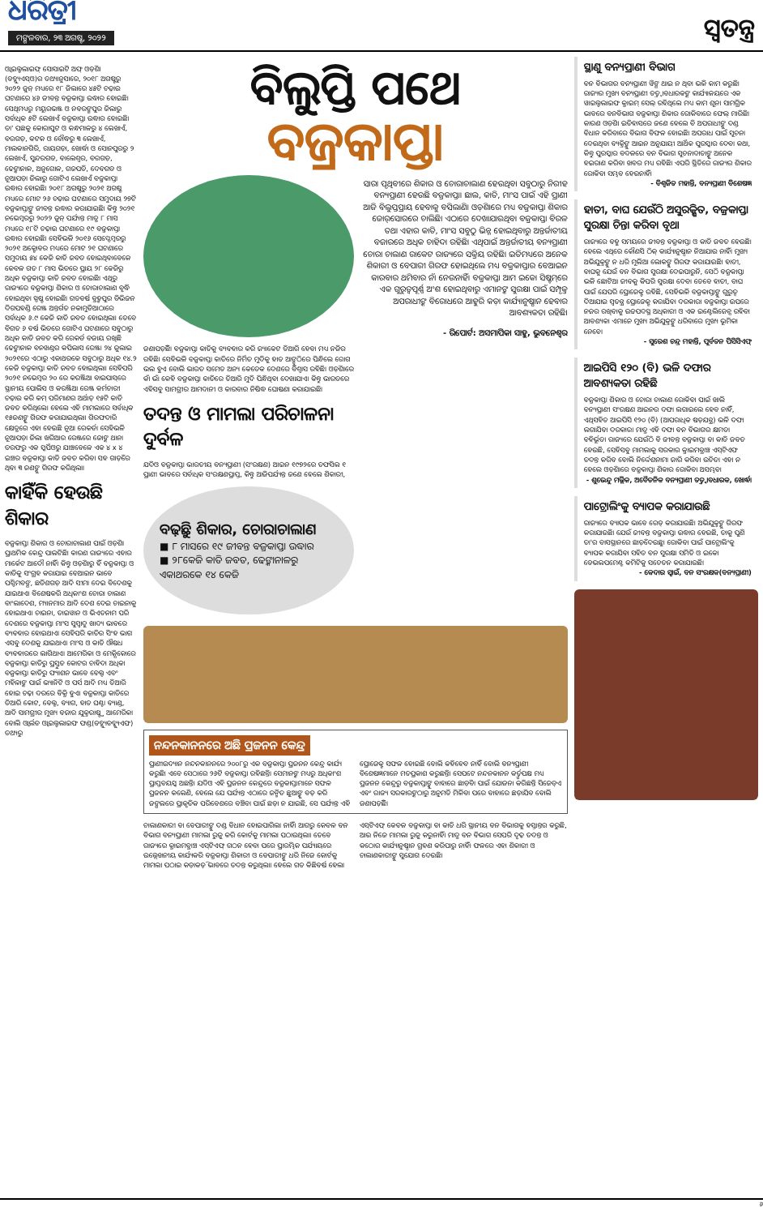ଧରିତ୍ରୀ
ମଙ୍ଗଳବାର, ୨୩ ଅଗଷ୍ଟ, ୨୦୨୨
ସ୍ୱତନ୍ତ୍ର
ଓ୍ୱାଇଲ୍ଡଲାଇଫ୍ ସୋସାଇଟି ଅଫ୍ ଓଡ଼ିଶା (ଡବ୍ଲ୍ୟୁଏସ୍ଓ)ର ତଥ୍ୟାନୁସାରେ, ୨୦୧୮ ଅଗଷ୍ଟରୁ ୨୦୨୨ ଜୁନ୍ ମଧ୍ୟରେ ୧୮ ଜିଲାରେ ୪୫ଟି ଚଢ଼ାଉ ଘଟଣାରେ ୪୬ ଜୀବନ୍ତ ବଜ୍ରକାପ୍ତା ଉଦ୍ଧାର ହୋଇଛି। ସେଥିମଧ୍ୟରୁ ମୟୂରଭଞ୍ଜ ଓ ନବରଙ୍ଗପୁର ଜିଲାରୁ ସର୍ବାଧିକ ୫ଟି ଲେଖାଏଁ ବଜ୍ରକାପ୍ତା ଉଦ୍ଧାର ହୋଇଛି। ତା' ପଛକୁ କୋରାପୁଟ ଓ କନ୍ଧମାଳରୁ ୪ ଲେଖାଏଁ, ବରଗଡ଼, କଟକ ଓ ବୌଦ୍ଧରୁ ୩ ଲେଖାଏଁ, ମାଲକାନଗିରି, ରାୟଗଡ଼ା, ଖୋର୍ଦ୍ଧା ଓ ସୋନପୁରରୁ ୨ ଲେଖାଏଁ, ସୁନ୍ଦରଗଡ, ବାଲେଶ୍ୱର, ବରଗଡ଼, ଢେଙ୍କାନାଳ, ଅନୁଗୋଳ, ଗଜପତି, ଦେବଗଡ ଓ ନୂଆପଡ଼ା ଜିଲାରୁ ଗୋଟିଏ ଲେଖାଏଁ ବଜ୍ରକାପ୍ତା ଉଦ୍ଧାର ହୋଇଛି। ୨୦୧୮ ଅଗଷ୍ଟରୁ ୨୦୨୧ ଅଗଷ୍ଟ ମଧ୍ୟରେ ମୋଟ ୨୬ ଚଢ଼ାଉ ଘଟଣାରେ ସମୁଦାୟ ୨୭ଟି ବଜ୍ରକାପ୍ତାଙ୍କୁ ଜୀବନ୍ତ ଉଦ୍ଧାର କରାଯାଇଛି। କିନ୍ତୁ ୨୦୨୧ ନଭେମ୍ବରରୁ ୨୦୨୨ ଜୁନ୍ ପର୍ଯ୍ୟନ୍ତ ମାତ୍ର ୮ ମାସ ମଧ୍ୟରେ ୧୮ଟି ଚଢ଼ାଉ ଘଟଣାରେ ୧୯ ବଜ୍ରକାପ୍ତା ଉଦ୍ଧାର ହୋଇଛି। ସେହିଭଳି ୨୦୧୬ ସେପ୍ଟେମ୍ବରରୁ ୨୦୨୧ ଅକ୍ଟୋବର ମଧ୍ୟରେ ମୋଟ ୨୧ ଘଟଣାରେ ସମୁଦାୟ ୫୪ କେଜି କାତି ଜବତ ହୋଇଥିବାବେଳେ କେବଳ ଗତ ୮ ମାସ ଭିତରେ ପ୍ରାୟ ୨୮ କେଜିରୁ ଅଧିକ ବଜ୍ରକାପ୍ତା କାତି ଜବତ ହୋଇଛି। ଏଥିରୁ ରାଜ୍ୟରେ ବଜ୍ରକାପ୍ତା ଶିକାର ଓ ଚୋରାଚାଲାଣ ବୃଦ୍ଧି ହୋଇଥିବା ସ୍ପଷ୍ଟ ହୋଇଛି। ଗତବର୍ଷ ବ୍ରହ୍ମପୁର ଡିଭିଜନ ଦିଗପହଣ୍ଡି ରେଞ୍ଜ ଅନ୍ତର୍ଗତ ନକାମୁଡିଆଠାରେ ସର୍ବାଧିକ ୬.୯ କେଜି କାତି ଜବତ ହୋଇଥିଲା। ତେବେ ବିଗତ ୬ ବର୍ଷ ଭିତରେ ଗୋଟିଏ ଘଟଣାରେ ସବୁଠାରୁ ଅଧିକ କାତି ଜବତ କରି ରେକର୍ଡ ବଜାୟ ରଖିଛି ଢେଙ୍କାନାଳ ବନଖଣ୍ଡର କପିଲାସ ରେଞ୍ଜ। ୨୪ ଜୁଲାଇ ୨୦୨୧ରେ ଏଠାରୁ ଏକାଥରକେ ସବୁଠାରୁ ଅଧିକ ୧୪.୨ କେଜି ବଜ୍ରକାପ୍ତା କାତି ଜବତ ହୋଇଥିଲା। ସେହିପରି ୨୦୨୧ ନଭେମ୍ବର ୨୦ ରେ କରଞ୍ଜିଆ ବାଇପାସ୍‌ରେ ସ୍ଥାନୀୟ ପୋଲିସ ଓ କରଞ୍ଜିଆ ରେଞ୍ଜ କର୍ମଚାରୀ ଚଢ଼ାଉ କରି କମ୍ ପରିମାଣର ଅର୍ଥାତ୍ ୧୫ଟି କାତି ଜବତ କରିଥିଲେ। ହେଲେ ଏହି ମାମଲାରେ ସର୍ବାଧିକ ୧୫ଜଣଙ୍କୁ ଗିରଫ କରାଯାଇଥିଲା। ଗିରଫଦାରି କ୍ଷେତ୍ରରେ ଏହା ହେଉଛି ନୂଆ ରେକର୍ଡ। ସେହିଭଳି ନୂଆପଡ଼ା ଜିଲା ଖରିଆର ରେଞ୍ଜରେ ଜୋଙ୍କ ଥାନା ତରଫରୁ ଏକ ସ୍କର୍ପିଓରୁ ଯାଞ୍ଚବେଳେ ଏକ ୪ x ୪ ଇଞ୍ଚର ବଜ୍ରକାପ୍ତା କାତି ଜବତ କରିବା ସହ ଗାଡ଼ିରେ ଥିବା ୩ ଜଣଙ୍କୁ ଗିରଫ କରିଥିଲା।
କାହିଁକି ହେଉଛି ଶିକାର
ବଜ୍ରକାପ୍ତା ଶିକାର ଓ ଚୋରାଚାଲାଣ ପାଇଁ ଓଡ଼ିଶା ପ୍ରାଥମିକ କେନ୍ଦ୍ର ପାଲଟିଛି। କାରଣ ରାଜ୍ୟରେ ଏହାର ମାର୍କେଟ ଆଦୌ ନାହିଁ। କିନ୍ତୁ ଓଡ଼ିଶାରୁ ହିଁ ବଜ୍ରକାପ୍ତା ଓ କାତିକୁ ସଂଗ୍ରହ କରାଯାଇ ବେଆଇନ ଭାବେ ପଶ୍ଚିମବଙ୍ଗ, ଛତିଶଗଡ଼ ଆଦି ସୀମା ଦେଇ ବିଦେଶକୁ ଯାଇଥାଏ। ବିଶେଷକରି ଅଧିକାଂଶ ଚୋରା ଚାଲାଣ ବାଂଲାଦେଶ, ମ୍ୟାନମାର ଆଦି ଦେଶ ଦେଇ ଚାଇନାକୁ ହୋଇଥାଏ। ଚାଇନା, ତାଇୱାନ ଓ ଭିଏତନାମ ପରି ଦେଶରେ ବଜ୍ରକାପ୍ତା ମାଂସ ସୁସ୍ୱାଦୁ ଖାଦ୍ୟ ଭାବରେ ବ୍ୟବହାର ହୋଇଥାଏ। ସେହିପରି କାତିର ସିଂହ ଭାଗ ଏସବୁ ଦେଶକୁ ଯାଇଥାଏ। ମାଂସ ଓ କାତି ଔଷଧ ବ୍ୟବହାରରେ ଲାଗିଥାଏ। ଆମେରିକା ଓ ମେକ୍ସିକୋରେ ବଜ୍ରକାପ୍ତା କାତିରୁ ପ୍ରସ୍ତୁତ କୋଟର ଚାହିଦା ଅଧିକ। ବଜ୍ରକାପ୍ତା କାତିରୁ ଫ୍ୟାଶନ ଭାବେ ବେଲ୍ଟ ଏବଂ ମହିଳାଙ୍କ ପାଇଁ ଭ୍ୟାନିଟି ଓ ପର୍ସ ଆଦି ମଧ୍ୟ ତିଆରି ହୋଇ ଚଢ଼ା ଦରରେ ବିକ୍ରି ହୁଏ। ବଜ୍ରକାପ୍ତା କାତିରେ ତିଆରି କୋଟ, ବେଲ୍ଟ, ବ୍ୟାଗ, ହାତ ଘଣ୍ଟା ବ୍ୟାଣ୍ଡ, ଆଦି ସାମଗ୍ରୀର ମୁଖ୍ୟ ବଜାର ଯୁକ୍ତରାଷ୍ଟ୍ର ଆମେରିକା ବୋଲି ଓ୍ୱାର୍ଲଡ ଓ୍ୱାଇଲ୍ଡଲାଇଫ ଫଣ୍ଡ(ଡବ୍ଲ୍ୟୁଡବ୍ଲ୍ୟୁଏଫ) ତଥ୍ୟରୁ
ବିଲୁପ୍ତି ପଥେ
ବଜ୍ରକାପ୍ତା
ଜଣାପଡ଼ିଛି। ବଜ୍ରକାପ୍ତା କାତିକୁ ବ୍ୟବହାର କରି ଜ୍ୟାକେଟ ତିଆରି ହେବା ମଧ୍ୟ ନଜିର ରହିଛି। ସେହିଭଳି ବଜ୍ରକାପ୍ତା କାତିରେ ନିର୍ମିତ ମୁଦିକୁ ହାତ ଆଙ୍ଗୁଠିରେ ପିନ୍ଧିଲେ ରୋଗ ଭଲ ହୁଏ ବୋଲି ଭାରତ ସମେତ ଅନ୍ୟ କେତେକ ଦେଶରେ ବିଶ୍ୱାସ ରହିଛି। ଓଡ଼ିଶାରେ କାଁ ଭାଁ କେହି ବଜ୍ରକାପ୍ତା କାତିରେ ତିଆରି ମୁଦି ପିନ୍ଧିଥିବା ଦେଖାଯାଏ। କିନ୍ତୁ ଭାରତରେ ଏହିସବୁ ସାମଗ୍ରୀର ଆମଦାନୀ ଓ କାରବାର ନିଷିଦ୍ଧ ଘୋଷଣା କରାଯାଇଛି।
ତଦନ୍ତ ଓ ମାମଲା ପରିଚାଳନା ଦୁର୍ବଳ
ଯଦିଓ ବଜ୍ରକାପ୍ତା ଭାରତୀୟ ବନ୍ୟପ୍ରାଣୀ (ସଂରକ୍ଷଣ) ଆଇନ ୧୯୭୨ରେ ତଫସିଲ ୧ ପ୍ରାଣୀ ଭାବରେ ସର୍ବାଧିକ ସଂରକ୍ଷଣପ୍ରାପ୍ତ, କିନ୍ତୁ ଆଜିପର୍ଯ୍ୟନ୍ତ ଜଣେ ହେଲେ ଶିକାରୀ,
ବଢ଼ୁଛି ଶିକାର, ଚୋରାଚାଲାଣ
■ ୮ ମାସରେ ୧୯ ଜୀବନ୍ତ ବଜ୍ରକାପ୍ତା ଉଦ୍ଧାର
■ ୨୮କେଜି କାତି ଜବତ, ଢେଙ୍କାନାଳରୁ ଏକାଥରକେ ୧୪ କେଜି
ସାରା ପୃଥିବୀରେ ଶିକାର ଓ ଚୋରାଚାଲାଣ ହେଉଥିବା ସବୁଠାରୁ ନିରୀହ ବନ୍ୟପ୍ରାଣୀ ହେଉଛି ବଜ୍ରକାପ୍ତା। ଛାଲ, କାତି, ମାଂସ ପାଇଁ ଏହି ପ୍ରାଣୀ ଆଜି ବିଲୁପ୍ତପ୍ରାୟ ହେବାକୁ ବସିଲାଣି। ଓଡ଼ିଶାରେ ମଧ୍ୟ ବଜ୍ରକାପ୍ତା ଶିକାର ଜୋର୍‌ସୋରରେ ଚାଲିଛି। ଏଠାରେ ଦେଖାଯାଉଥିବା ବଜ୍ରକାପ୍ତା ବିରଳ ତଥା ଏହାର କାତି, ମାଂସ ସବୁଠୁ ଭିନ୍ନ ହୋଇଥିବାରୁ ଅନ୍ତର୍ଜାତୀୟ ବଜାରରେ ଅଧିକ ଚାହିଦା ରହିଛି। ଏଥିପାଇଁ ଅନ୍ତର୍ଜାତୀୟ ବନ୍ୟପ୍ରାଣୀ ଚୋରା ଚାଲାଣ ରାକେଟ ରାଜ୍ୟରେ ସକ୍ରିୟ ରହିଛି। ଇତିମଧ୍ୟରେ ଅନେକ ଶିକାରୀ ଓ ବେପାରୀ ଗିରଫ ହୋଇଥିଲେ ମଧ୍ୟ ବଜ୍ରକାପ୍ତାର ବେଆଇନ କାରବାର ଥମିବାର ନାଁ ନେଉନାହିଁ। ବଜ୍ରକାପ୍ତା ଆମ ଇକୋ ସିଷ୍ଟମ୍‌ରେ ଏକ ଗୁରୁତ୍ୱପୂର୍ଣ୍ଣ ଅଂଶ ହୋଇଥିବାରୁ ଏମାନଙ୍କ ସୁରକ୍ଷା ପାଇଁ ସମ୍ପୃକ୍ତ ଅପରାଧୀଙ୍କ ବିରୋଧରେ ଆହୁରି କଡ଼ା କାର୍ଯ୍ୟାନୁଷ୍ଠାନ ହେବାର ଆବଶ୍ୟକତା ରହିଛି।
- ରିପୋର୍ଟ: ଅସମାପିକା ସାହୁ, ଭୁବନେଶ୍ୱର
ନନ୍ଦନକାନନରେ ଅଛି ପ୍ରଜନନ କେନ୍ଦ୍ର
ପ୍ରାଣୀଉଦ୍ୟାନ ନନ୍ଦନକାନନରେ ୨୦୦୮ରୁ ଏକ ବଜ୍ରକାପ୍ତା ପ୍ରଜନନ କେନ୍ଦ୍ର କାର୍ଯ୍ୟ କରୁଛି। ଏବେ ସେଠାରେ ୨୬ଟି ବଜ୍ରକାପ୍ତା ରହିଛନ୍ତି। ସେମାନଙ୍କ ମଧ୍ୟରୁ ଅଧିକାଂଶ ପ୍ରାପ୍ତବୟସ୍କ ଅଛନ୍ତି। ଯଦିଓ ଏହି ପ୍ରଜନନ କେନ୍ଦ୍ରରେ ବଜ୍ରକାପ୍ତାମାନେ ସଫଳ ପ୍ରଜନନ କଲେଣି, ହେଲେ ଯେ ପର୍ଯ୍ୟନ୍ତ ଏଠାରେ ଜନ୍ମିତ ଛୁଆଙ୍କୁ ବଡ଼ କରି ଜଙ୍ଗଲରେ ପ୍ରାକୃତିକ ପରିବେଶରେ ବଞ୍ଚିବା ପାଇଁ ଛଡ଼ା ନ ଯାଇଛି, ସେ ପର୍ଯ୍ୟନ୍ତ ଏହି ପ୍ରୋଜେକ୍ଟ ସଫଳ ହୋଇଛି ବୋଲି କହିହେବ ନାହିଁ ବୋଲି ବନ୍ୟପ୍ରାଣୀ ବିଶେଷଜ୍ଞମାନେ ମତପ୍ରକାଶ କରୁଛନ୍ତି। ସେପଟେ ନନ୍ଦନକାନନ କର୍ତ୍ତୃପକ୍ଷ ମଧ୍ୟ ପ୍ରଜନନ କେନ୍ଦ୍ରରୁ ବଜ୍ରକାପ୍ତାଙ୍କୁ ବାହାରେ ଛାଡ଼ିବା ପାଇଁ ଯୋଜନା କରିଛନ୍ତି ସିଜେଡ୍‌ଏ ଏବଂ ରାଜ୍ୟ ସରକାରଙ୍କଠାରୁ ଅନୁମତି ମିଳିବା ପରେ ବାହାରେ ଛଡ଼ାଯିବ ବୋଲି ଜଣାପଡ଼ିଛି।
ଚାଲାଣକାରୀ ବା ବେପାରୀଙ୍କୁ ଦଣ୍ଡ ବିଧାନ ହୋଇପାରିଲା ନାହିଁ। ଆଗରୁ କେବଳ ବନ ବିଭାଗ ବନ୍ୟପ୍ରାଣୀ ମାମଲା ରୁଜୁ କରି କୋର୍ଟକୁ ମାମଲା ପଠାଉଥିଲା। ତେବେ ରାଜ୍ୟରେ କ୍ରାଇମବ୍ରାଞ୍ଚ ଏସ୍‌ଟିଏଫ୍ ଗଠନ ହେବା ପରେ ପ୍ରାରମ୍ଭିକ ପର୍ଯ୍ୟାୟରେ ଉଲ୍ଲେଖନୀୟ କାର୍ଯ୍ୟକରି ବଜ୍ରକାପ୍ତା ଶିକାରୀ ଓ ବେପାରୀଙ୍କୁ ଧରି ନିଜେ କୋର୍ଟକୁ ମାମଲା ପଠାଇ କଡ଼ାକଡ଼ି ଭାବରେ ତଦନ୍ତ କରୁଥିଲା। ହେଲେ ଗତ କିଛିବର୍ଷ ହେଲା ଏସ୍‌ଟିଏଫ୍ କେବଳ ବଜ୍ରକାପ୍ତା ବା କାତି ଧରି ସ୍ଥାନୀୟ ବନ ବିଭାଗକୁ ହସ୍ତାନ୍ତର କରୁଛି, ଆଉ ନିଜେ ମାମଲା ରୁଜୁ କରୁନାହିଁ। ମାତ୍ର ବନ ବିଭାଗ ସେପରି ଦୃଢ଼ ତଦନ୍ତ ଓ କଠୋର କାର୍ଯ୍ୟାନୁଷ୍ଠାନ ଗ୍ରହଣ କରିପାରୁ ନାହିଁ। ଫଳରେ ଏହା ଶିକାରୀ ଓ ଚାଲାଣକାରୀଙ୍କୁ ସୁଯୋଗ ଦେଉଛି।
ସ୍ଥାଣୁ ବନ୍ୟପ୍ରାଣୀ ବିଭାଗ
ବନ ବିଭାଗର ବନ୍ୟପ୍ରାଣୀ ୱିଙ୍ଗ ଥାଇ ନ ଥିବା ଭଳି କାମ କରୁଛି। ରାଜ୍ୟର ମୁଖ୍ୟ ବନ୍ୟପ୍ରାଣୀ ତତ୍ତ୍ୱାବଧାରକଙ୍କ କାର୍ଯ୍ୟାଳୟରେ ଏକ ୱାଇଲ୍ଡଲାଇଫ କ୍ରାଇମ୍ ସେଲ୍ ରହିଥିଲେ ମଧ୍ୟ କାମ ଶୂନ। ସାମଗ୍ରିକ ଭାବରେ ବନବିଭାଗ ବଜ୍ରକାପ୍ତା ଶିକାର ରୋକିବାରେ ଫେଲ୍ ମାରିଛି। କାରଣ ଓଡ଼ିଶା ଇତିହାସରେ ଜଣେ ହେଲେ ବି ଅପରାଧୀଙ୍କୁ ଦଣ୍ଡ ବିଧାନ କରିବାରେ ବିଭାଗ ବିଫଳ ହୋଇଛି। ଅପରାଧ ପାଇଁ ସୂଚନା ଦେଉଥିବା ବ୍ୟକ୍ତିଙ୍କୁ ଆଇନ ଅନୁଯାୟୀ ଆର୍ଥିକ ପୁରସ୍କାର ଦେବା କଥା, କିନ୍ତୁ ପୁରସ୍କାର ବଦଳରେ ବନ ବିଭାଗ ସୂଚନାଦାତାଙ୍କୁ ଅନେକ ହଇରାଣ କରିବା ଖବର ମଧ୍ୟ ରହିଛି। ଏପରି ସ୍ଥିତିରେ ରାଜ୍ୟର ଶିକାର ରୋକିବା ସମ୍ଭବ ହେଉନାହିଁ।
- ବିଶ୍ୱଜିତ ମହାନ୍ତି, ବନ୍ୟପ୍ରାଣୀ ବିଶେଷଜ୍ଞ
ହାତୀ, ବାଘ ଯେଉଁଠି ଅସୁରକ୍ଷିତ, ବଜ୍ରକାପ୍ତା ସୁରକ୍ଷା ଚିନ୍ତା କରିବା ବୃଥା
ରାଜ୍ୟରେ ବହୁ ସମୟରେ ଜୀବନ୍ତ ବଜ୍ରକାପ୍ତା ଓ କାତି ଜବତ ହେଉଛି। ହେଲେ ଏଥିରେ କୌଣସି ଠିକ୍ କାର୍ଯ୍ୟାନୁଷ୍ଠାନ ନିଆଯାଉ ନାହିଁ। ମୁଖ୍ୟ ଅଭିଯୁକ୍ତଙ୍କୁ ନ ଧରି ମୂଲିଆ ଲୋକଙ୍କୁ ଗିରଫ କରାଯାଉଛି। ହାତୀ, ବାଘକୁ ଯେଉଁ ବନ ବିଭାଗ ସୁରକ୍ଷା ଦେଇପାରୁନି, ସେଠି ବଜ୍ରକାପ୍ତା ଭଳି ଛୋଟିଆ ଜୀବକୁ କିପରି ସୁରକ୍ଷା ଦେବ। ତେବେ ହାତୀ, ବାଘ ପାଇଁ ଯେପରି ପ୍ରୋଜେକ୍ଟ ରହିଛି, ସେହିଭଳି ବଜ୍ରକାପ୍ତାଙ୍କୁ ଗୁରୁତ୍ୱ ଦିଆଯାଇ ସ୍ୱତନ୍ତ୍ର ପ୍ରୋଜେକ୍ଟ କରାଯିବା ଦରକାର। ବଜ୍ରକାପ୍ତା ଉପରେ ନଜର ରଖିବାକୁ ଉଚ୍ଚପଦସ୍ଥ ଅଧିକାରୀ ଓ ଏକ ଇଣ୍ଟେଲିଜେନ୍ସ ରହିବା ଆବଶ୍ୟକ। ଏମାନେ ମୁଖ୍ୟ ଅଭିଯୁକ୍ତଙ୍କୁ ଧରିବାରେ ମୁଖ୍ୟ ଭୂମିକା ନେବେ।
- ସୁରେଶ ଚନ୍ଦ୍ର ମହାନ୍ତି, ପୂର୍ବତନ ପିସିସିଏଫ୍
ଆଇପିସି ୧୨୦ (ବି) ଭଳି ଦଫାର ଆବଶ୍ୟକତା ରହିଛି
ବଜ୍ରକାପ୍ତା ଶିକାର ଓ ଚୋରା ଚାଲାଣ ରୋକିବା ପାଇଁ ଖାଲି ବନ୍ୟପ୍ରାଣୀ ସଂରକ୍ଷଣ ଆଇନର ଦଫା ଲଗାଇଲେ ହେବ ନାହିଁ, ଏଥିସହିତ ଆଇପିସି ୧୨୦ (ବି) (ଆପରାଧିକ ଷଡ଼ଯନ୍ତ୍ର) ଭଳି ଦଫା ଲଗାଯିବା ଦରକାର। ମାତ୍ର ଏହି ଦଫା ବନ ବିଭାଗର କ୍ଷମତା ବହିର୍ଭୂତ। ରାଜ୍ୟରେ ଯେଉଁଠି ବି ଜୀବନ୍ତ ବଜ୍ରକାପ୍ତା ବା କାତି ଜବତ ହେଉଛି, ସେହିସବୁ ମାମଲାକୁ ସରକାର କ୍ରାଇମବ୍ରାଞ୍ଚ ଏସ୍‌ଟିଏଫ ତଦନ୍ତ କରିବ ବୋଲି ନିର୍ଦ୍ଦେଶନାମା ଜାରି କରିବା ଉଚିତ। ଏହା ନ ହେଲେ ଓଡ଼ିଶାରେ ବଜ୍ରକାପ୍ତା ଶିକାର ରୋକିବା ଅସମ୍ଭବ।
- ଶୁଭେନ୍ଦୁ ମଲ୍ଲିକ, ଅବୈତନିକ ବନ୍ୟପ୍ରାଣୀ ତତ୍ତ୍ୱାବଧାରକ, ଖୋର୍ଦ୍ଧା
ପାଟ୍ରୋଲିଂକୁ ବ୍ୟାପକ କରାଯାଉଛି
ରାଜ୍ୟରେ ବ୍ୟାପକ ଭାବେ ରେଡ୍ କରାଯାଉଛି। ଅଭିଯୁକ୍ତଙ୍କୁ ଗିରଫ କରାଯାଉଛି। ଯେଉଁ ଜୀବନ୍ତ ବଜ୍ରକାପ୍ତା ଉଦ୍ଧାର ହେଉଛି, ତାକୁ ପୁଣି ତା'ର ବାସସ୍ଥାନରେ ଛାଡ଼ିଦେଉଛୁ। ରୋକିବା ପାଇଁ ପାଟ୍ରୋଲିଂକୁ ବ୍ୟାପକ କରାଯିବା ସହିତ ବନ ସୁରକ୍ଷା ସମିତି ଓ ଇକୋ ଡେଭଲପମେଣ୍ଟ କମିଟିକୁ ସଚେତନ କରାଯାଉଛି।
- କେଦାର ସ୍ୱାଇଁ, ବନ ସଂରକ୍ଷକ(ବନ୍ୟପ୍ରାଣୀ)
୬